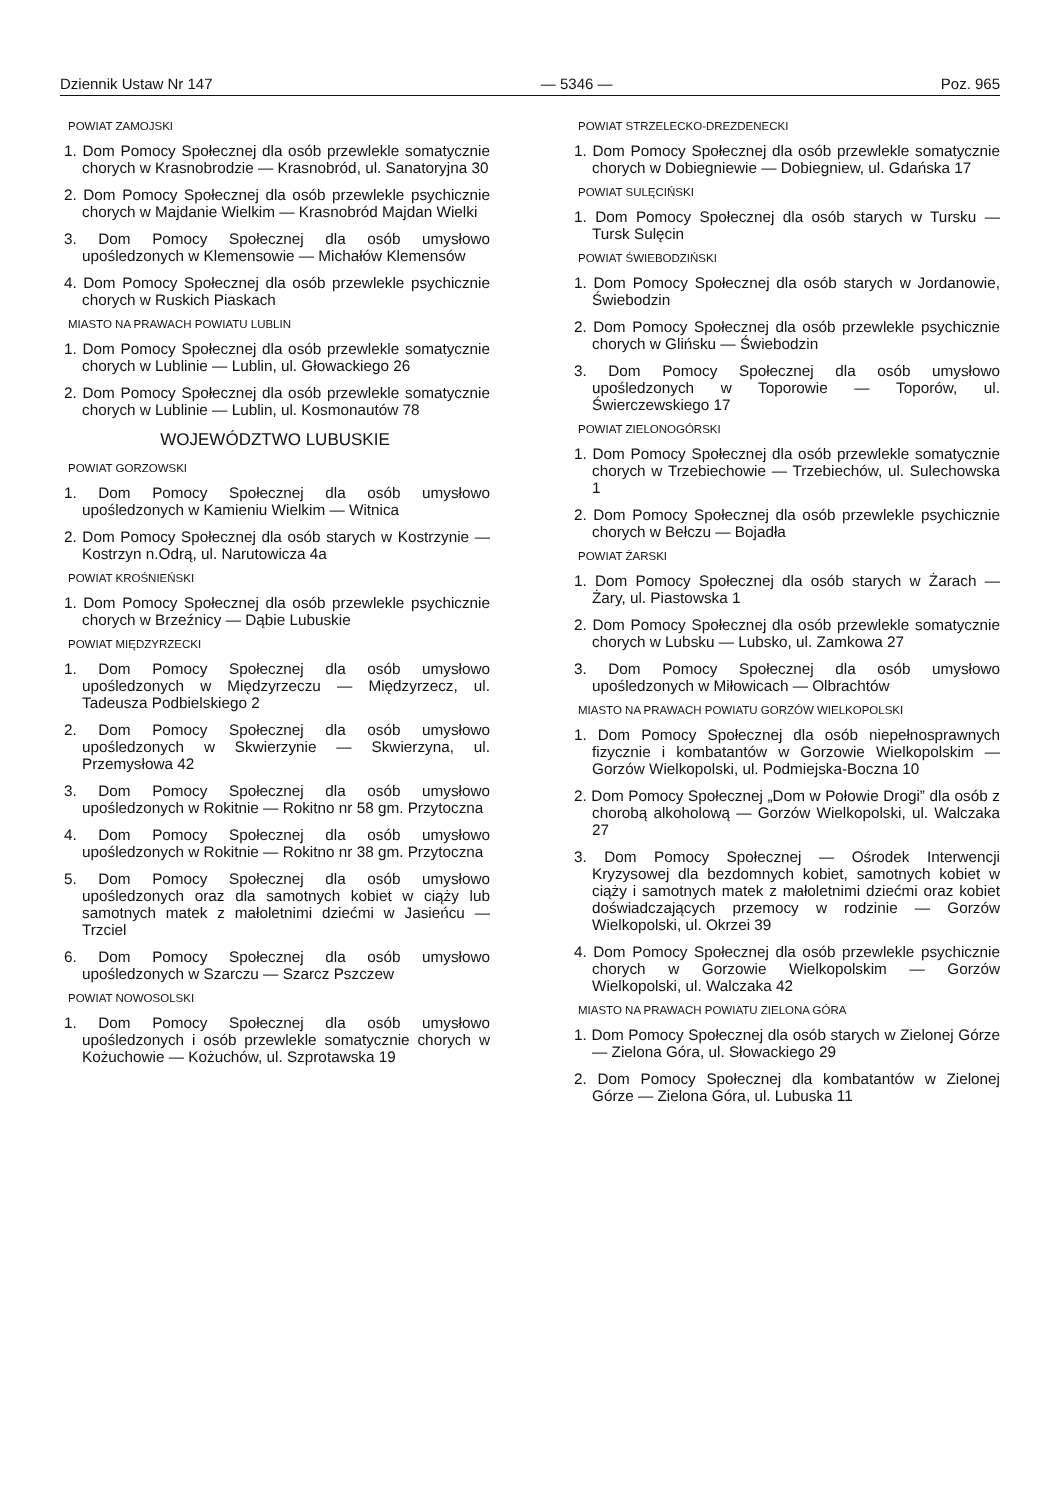Dziennik Ustaw Nr 147 — 5346 — Poz. 965
POWIAT ZAMOJSKI
1. Dom Pomocy Społecznej dla osób przewlekle somatycznie chorych w Krasnobrodzie — Krasnobród, ul. Sanatoryjna 30
2. Dom Pomocy Społecznej dla osób przewlekle psychicznie chorych w Majdanie Wielkim — Krasnobród Majdan Wielki
3. Dom Pomocy Społecznej dla osób umysłowo upośledzonych w Klemensowie — Michałów Klemensów
4. Dom Pomocy Społecznej dla osób przewlekle psychicznie chorych w Ruskich Piaskach
MIASTO NA PRAWACH POWIATU LUBLIN
1. Dom Pomocy Społecznej dla osób przewlekle somatycznie chorych w Lublinie — Lublin, ul. Głowackiego 26
2. Dom Pomocy Społecznej dla osób przewlekle somatycznie chorych w Lublinie — Lublin, ul. Kosmonautów 78
WOJEWÓDZTWO LUBUSKIE
POWIAT GORZOWSKI
1. Dom Pomocy Społecznej dla osób umysłowo upośledzonych w Kamieniu Wielkim — Witnica
2. Dom Pomocy Społecznej dla osób starych w Kostrzynie — Kostrzyn n.Odrą, ul. Narutowicza 4a
POWIAT KROŚNIEŃSKI
1. Dom Pomocy Społecznej dla osób przewlekle psychicznie chorych w Brzeźnicy — Dąbie Lubuskie
POWIAT MIĘDZYRZECKI
1. Dom Pomocy Społecznej dla osób umysłowo upośledzonych w Międzyrzeczu — Międzyrzecz, ul. Tadeusza Podbielskiego 2
2. Dom Pomocy Społecznej dla osób umysłowo upośledzonych w Skwierzynie — Skwierzyna, ul. Przemysłowa 42
3. Dom Pomocy Społecznej dla osób umysłowo upośledzonych w Rokitnie — Rokitno nr 58 gm. Przytoczna
4. Dom Pomocy Społecznej dla osób umysłowo upośledzonych w Rokitnie — Rokitno nr 38 gm. Przytoczna
5. Dom Pomocy Społecznej dla osób umysłowo upośledzonych oraz dla samotnych kobiet w ciąży lub samotnych matek z małoletnimi dziećmi w Jasieńcu — Trzciel
6. Dom Pomocy Społecznej dla osób umysłowo upośledzonych w Szarczu — Szarcz Pszczew
POWIAT NOWOSOLSKI
1. Dom Pomocy Społecznej dla osób umysłowo upośledzonych i osób przewlekle somatycznie chorych w Kożuchowie — Kożuchów, ul. Szprotawska 19
POWIAT STRZELECKO-DREZDENECKI
1. Dom Pomocy Społecznej dla osób przewlekle somatycznie chorych w Dobiegniewie — Dobiegniew, ul. Gdańska 17
POWIAT SULĘCIŃSKI
1. Dom Pomocy Społecznej dla osób starych w Tursku — Tursk Sulęcin
POWIAT ŚWIEBODZIŃSKI
1. Dom Pomocy Społecznej dla osób starych w Jordanowie, Świebodzin
2. Dom Pomocy Społecznej dla osób przewlekle psychicznie chorych w Glińsku — Świebodzin
3. Dom Pomocy Społecznej dla osób umysłowo upośledzonych w Toporowie — Toporów, ul. Świerczewskiego 17
POWIAT ZIELONOGÓRSKI
1. Dom Pomocy Społecznej dla osób przewlekle somatycznie chorych w Trzebiechowie — Trzebiechów, ul. Sulechowska 1
2. Dom Pomocy Społecznej dla osób przewlekle psychicznie chorych w Bełczu — Bojadła
POWIAT ŻARSKI
1. Dom Pomocy Społecznej dla osób starych w Żarach — Żary, ul. Piastowska 1
2. Dom Pomocy Społecznej dla osób przewlekle somatycznie chorych w Lubsku — Lubsko, ul. Zamkowa 27
3. Dom Pomocy Społecznej dla osób umysłowo upośledzonych w Miłowicach — Olbrachtów
MIASTO NA PRAWACH POWIATU GORZÓW WIELKOPOLSKI
1. Dom Pomocy Społecznej dla osób niepełnosprawnych fizycznie i kombatantów w Gorzowie Wielkopolskim — Gorzów Wielkopolski, ul. Podmiejska-Boczna 10
2. Dom Pomocy Społecznej „Dom w Połowie Drogi” dla osób z chorobą alkoholową — Gorzów Wielkopolski, ul. Walczaka 27
3. Dom Pomocy Społecznej — Ośrodek Interwencji Kryzysowej dla bezdomnych kobiet, samotnych kobiet w ciąży i samotnych matek z małoletnimi dziećmi oraz kobiet doświadczających przemocy w rodzinie — Gorzów Wielkopolski, ul. Okrzei 39
4. Dom Pomocy Społecznej dla osób przewlekle psychicznie chorych w Gorzowie Wielkopolskim — Gorzów Wielkopolski, ul. Walczaka 42
MIASTO NA PRAWACH POWIATU ZIELONA GÓRA
1. Dom Pomocy Społecznej dla osób starych w Zielonej Górze — Zielona Góra, ul. Słowackiego 29
2. Dom Pomocy Społecznej dla kombatantów w Zielonej Górze — Zielona Góra, ul. Lubuska 11